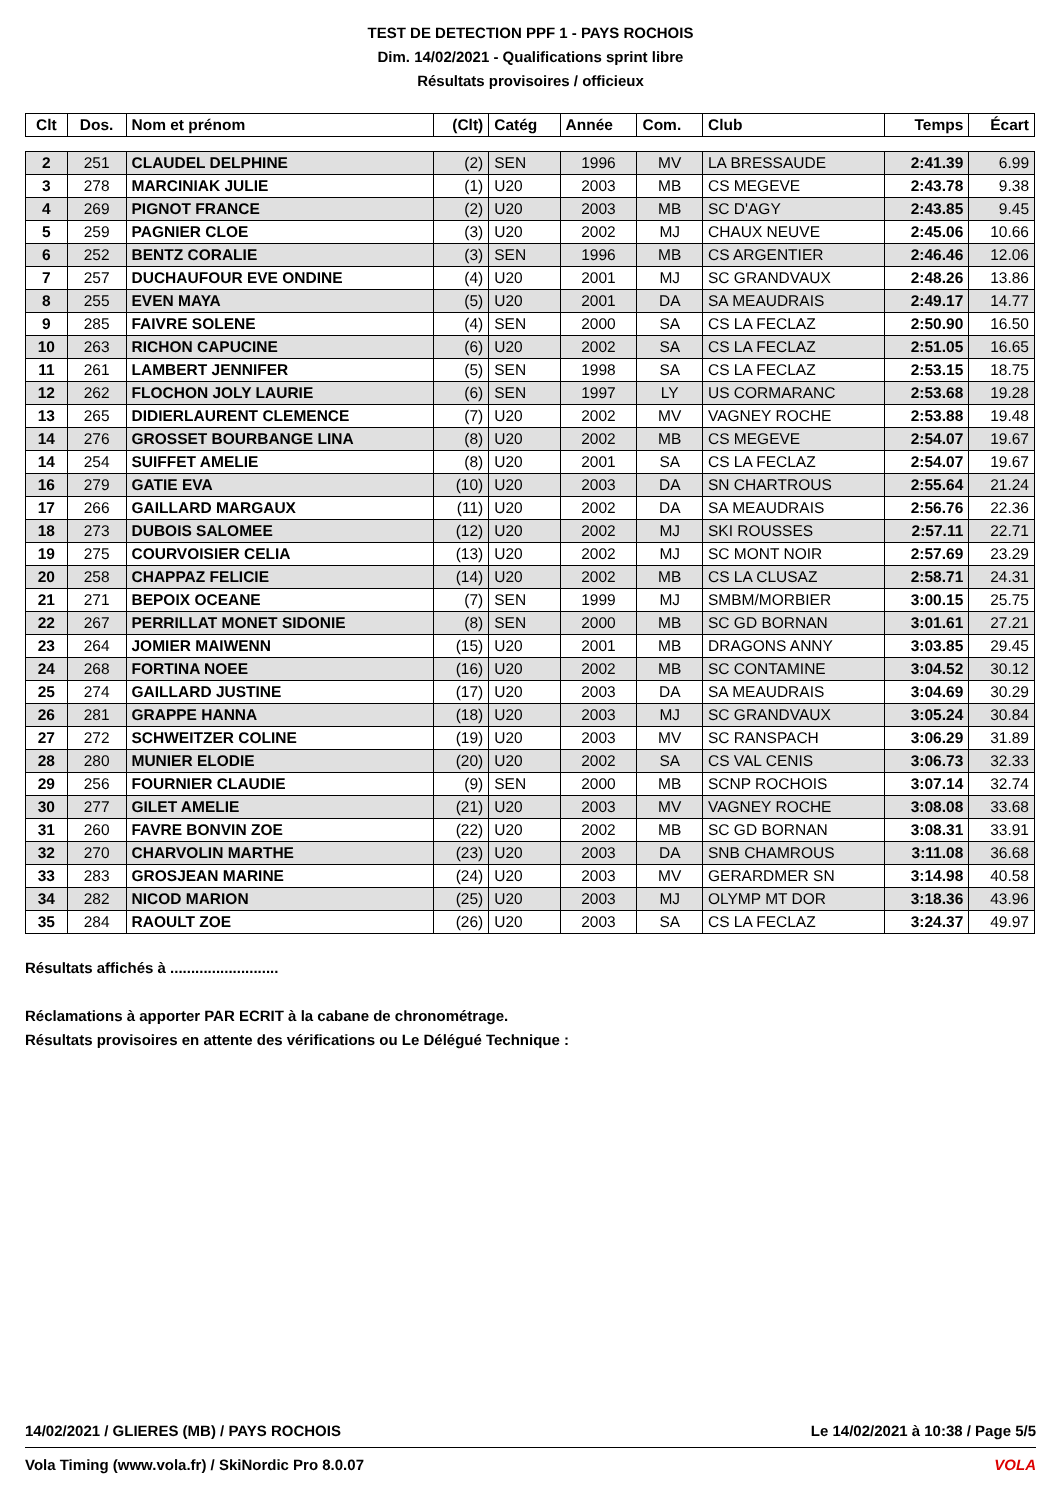TEST DE DETECTION PPF 1 - PAYS ROCHOIS
Dim. 14/02/2021 - Qualifications sprint libre
Résultats provisoires / officieux
| Clt | Dos. | Nom et prénom | (Clt) | Catég | Année | Com. | Club | Temps | Écart |
| --- | --- | --- | --- | --- | --- | --- | --- | --- | --- |
| 2 | 251 | CLAUDEL DELPHINE | (2) | SEN | 1996 | MV | LA BRESSAUDE | 2:41.39 | 6.99 |
| 3 | 278 | MARCINIAK JULIE | (1) | U20 | 2003 | MB | CS MEGEVE | 2:43.78 | 9.38 |
| 4 | 269 | PIGNOT FRANCE | (2) | U20 | 2003 | MB | SC D'AGY | 2:43.85 | 9.45 |
| 5 | 259 | PAGNIER CLOE | (3) | U20 | 2002 | MJ | CHAUX NEUVE | 2:45.06 | 10.66 |
| 6 | 252 | BENTZ CORALIE | (3) | SEN | 1996 | MB | CS ARGENTIER | 2:46.46 | 12.06 |
| 7 | 257 | DUCHAUFOUR EVE ONDINE | (4) | U20 | 2001 | MJ | SC GRANDVAUX | 2:48.26 | 13.86 |
| 8 | 255 | EVEN MAYA | (5) | U20 | 2001 | DA | SA MEAUDRAIS | 2:49.17 | 14.77 |
| 9 | 285 | FAIVRE SOLENE | (4) | SEN | 2000 | SA | CS LA FECLAZ | 2:50.90 | 16.50 |
| 10 | 263 | RICHON CAPUCINE | (6) | U20 | 2002 | SA | CS LA FECLAZ | 2:51.05 | 16.65 |
| 11 | 261 | LAMBERT JENNIFER | (5) | SEN | 1998 | SA | CS LA FECLAZ | 2:53.15 | 18.75 |
| 12 | 262 | FLOCHON JOLY LAURIE | (6) | SEN | 1997 | LY | US CORMARANC | 2:53.68 | 19.28 |
| 13 | 265 | DIDIERLAURENT CLEMENCE | (7) | U20 | 2002 | MV | VAGNEY ROCHE | 2:53.88 | 19.48 |
| 14 | 276 | GROSSET BOURBANGE LINA | (8) | U20 | 2002 | MB | CS MEGEVE | 2:54.07 | 19.67 |
| 14 | 254 | SUIFFET AMELIE | (8) | U20 | 2001 | SA | CS LA FECLAZ | 2:54.07 | 19.67 |
| 16 | 279 | GATIE EVA | (10) | U20 | 2003 | DA | SN CHARTROUS | 2:55.64 | 21.24 |
| 17 | 266 | GAILLARD MARGAUX | (11) | U20 | 2002 | DA | SA MEAUDRAIS | 2:56.76 | 22.36 |
| 18 | 273 | DUBOIS SALOMEE | (12) | U20 | 2002 | MJ | SKI ROUSSES | 2:57.11 | 22.71 |
| 19 | 275 | COURVOISIER CELIA | (13) | U20 | 2002 | MJ | SC MONT NOIR | 2:57.69 | 23.29 |
| 20 | 258 | CHAPPAZ FELICIE | (14) | U20 | 2002 | MB | CS LA CLUSAZ | 2:58.71 | 24.31 |
| 21 | 271 | BEPOIX OCEANE | (7) | SEN | 1999 | MJ | SMBM/MORBIER | 3:00.15 | 25.75 |
| 22 | 267 | PERRILLAT MONET SIDONIE | (8) | SEN | 2000 | MB | SC GD BORNAN | 3:01.61 | 27.21 |
| 23 | 264 | JOMIER MAIWENN | (15) | U20 | 2001 | MB | DRAGONS ANNY | 3:03.85 | 29.45 |
| 24 | 268 | FORTINA NOEE | (16) | U20 | 2002 | MB | SC CONTAMINE | 3:04.52 | 30.12 |
| 25 | 274 | GAILLARD JUSTINE | (17) | U20 | 2003 | DA | SA MEAUDRAIS | 3:04.69 | 30.29 |
| 26 | 281 | GRAPPE HANNA | (18) | U20 | 2003 | MJ | SC GRANDVAUX | 3:05.24 | 30.84 |
| 27 | 272 | SCHWEITZER COLINE | (19) | U20 | 2003 | MV | SC RANSPACH | 3:06.29 | 31.89 |
| 28 | 280 | MUNIER ELODIE | (20) | U20 | 2002 | SA | CS VAL CENIS | 3:06.73 | 32.33 |
| 29 | 256 | FOURNIER CLAUDIE | (9) | SEN | 2000 | MB | SCNP ROCHOIS | 3:07.14 | 32.74 |
| 30 | 277 | GILET AMELIE | (21) | U20 | 2003 | MV | VAGNEY ROCHE | 3:08.08 | 33.68 |
| 31 | 260 | FAVRE BONVIN ZOE | (22) | U20 | 2002 | MB | SC GD BORNAN | 3:08.31 | 33.91 |
| 32 | 270 | CHARVOLIN MARTHE | (23) | U20 | 2003 | DA | SNB CHAMROUS | 3:11.08 | 36.68 |
| 33 | 283 | GROSJEAN MARINE | (24) | U20 | 2003 | MV | GERARDMER SN | 3:14.98 | 40.58 |
| 34 | 282 | NICOD MARION | (25) | U20 | 2003 | MJ | OLYMP MT DOR | 3:18.36 | 43.96 |
| 35 | 284 | RAOULT ZOE | (26) | U20 | 2003 | SA | CS LA FECLAZ | 3:24.37 | 49.97 |
Résultats affichés à ..........................
Réclamations à apporter PAR ECRIT à la cabane de chronométrage.
Résultats provisoires en attente des vérifications ou Le Délégué Technique :
14/02/2021 / GLIERES (MB) / PAYS ROCHOIS Le 14/02/2021 à 10:38 / Page 5/5
Vola Timing (www.vola.fr) / SkiNordic Pro 8.0.07 VOLA